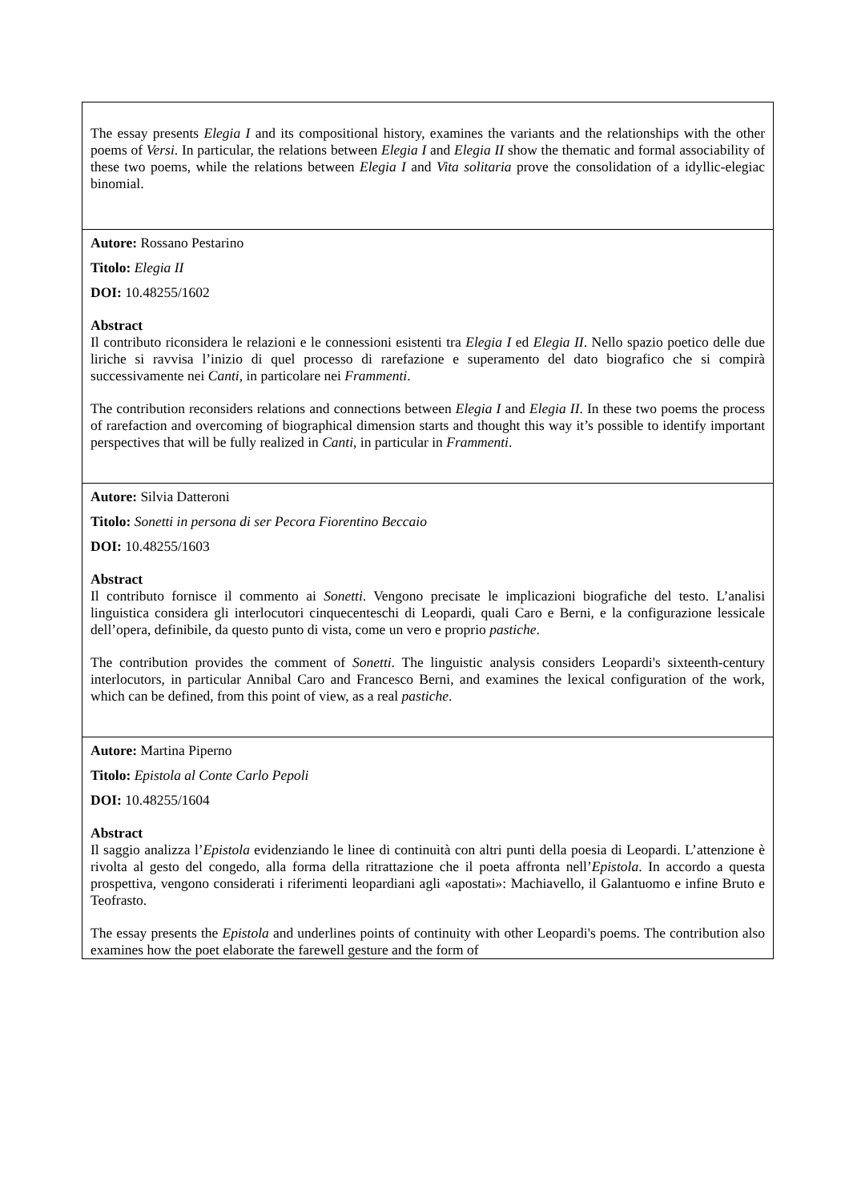| The essay presents Elegia I and its compositional history, examines the variants and the relationships with the other poems of Versi . In particular, the relations between Elegia I and Elegia II show the thematic and formal associability of these two poems, while the relations between Elegia I and Vita solitaria prove the consolidation of a idyllic-elegiac binomial. |
| Autore: Rossano Pestarino Titolo: Elegia II DOI: 10.48255/1602 Abstract Il contributo riconsidera le relazioni e le connessioni esistenti tra Elegia I ed Elegia II . Nello spazio poetico delle due liriche si ravvisa l’inizio di quel processo di rarefazione e superamento del dato biografico che si compirà successivamente nei Canti , in particolare nei Frammenti . The contribution reconsiders relations and connections between Elegia I and Elegia II . In these two poems the process of rarefaction and overcoming of biographical dimension starts and thought this way it’s possible to identify important perspectives that will be fully realized in Canti , in particular in Frammenti . |
| Autore: Silvia Datteroni Titolo: Sonetti in persona di ser Pecora Fiorentino Beccaio DOI: 10.48255/1603 Abstract Il contributo fornisce il commento ai Sonetti . Vengono precisate le implicazioni biografiche del testo. L’analisi linguistica considera gli interlocutori cinquecenteschi di Leopardi, quali Caro e Berni, e la configurazione lessicale dell’opera, definibile, da questo punto di vista, come un vero e proprio pastiche . The contribution provides the comment of Sonetti . The linguistic analysis considers Leopardi's sixteenth-century interlocutors, in particular Annibal Caro and Francesco Berni, and examines the lexical configuration of the work, which can be defined, from this point of view, as a real pastiche . |
| Autore: Martina Piperno Titolo: Epistola al Conte Carlo Pepoli DOI: 10.48255/1604 Abstract Il saggio analizza l’ Epistola evidenziando le linee di continuità con altri punti della poesia di Leopardi. L’attenzione è rivolta al gesto del congedo, alla forma della ritrattazione che il poeta affronta nell’ Epistola . In accordo a questa prospettiva, vengono considerati i riferimenti leopardiani agli «apostati»: Machiavello, il Galantuomo e infine Bruto e Teofrasto. The essay presents the Epistola and underlines points of continuity with other Leopardi's poems. The contribution also examines how the poet elaborate the farewell gesture and the form of |